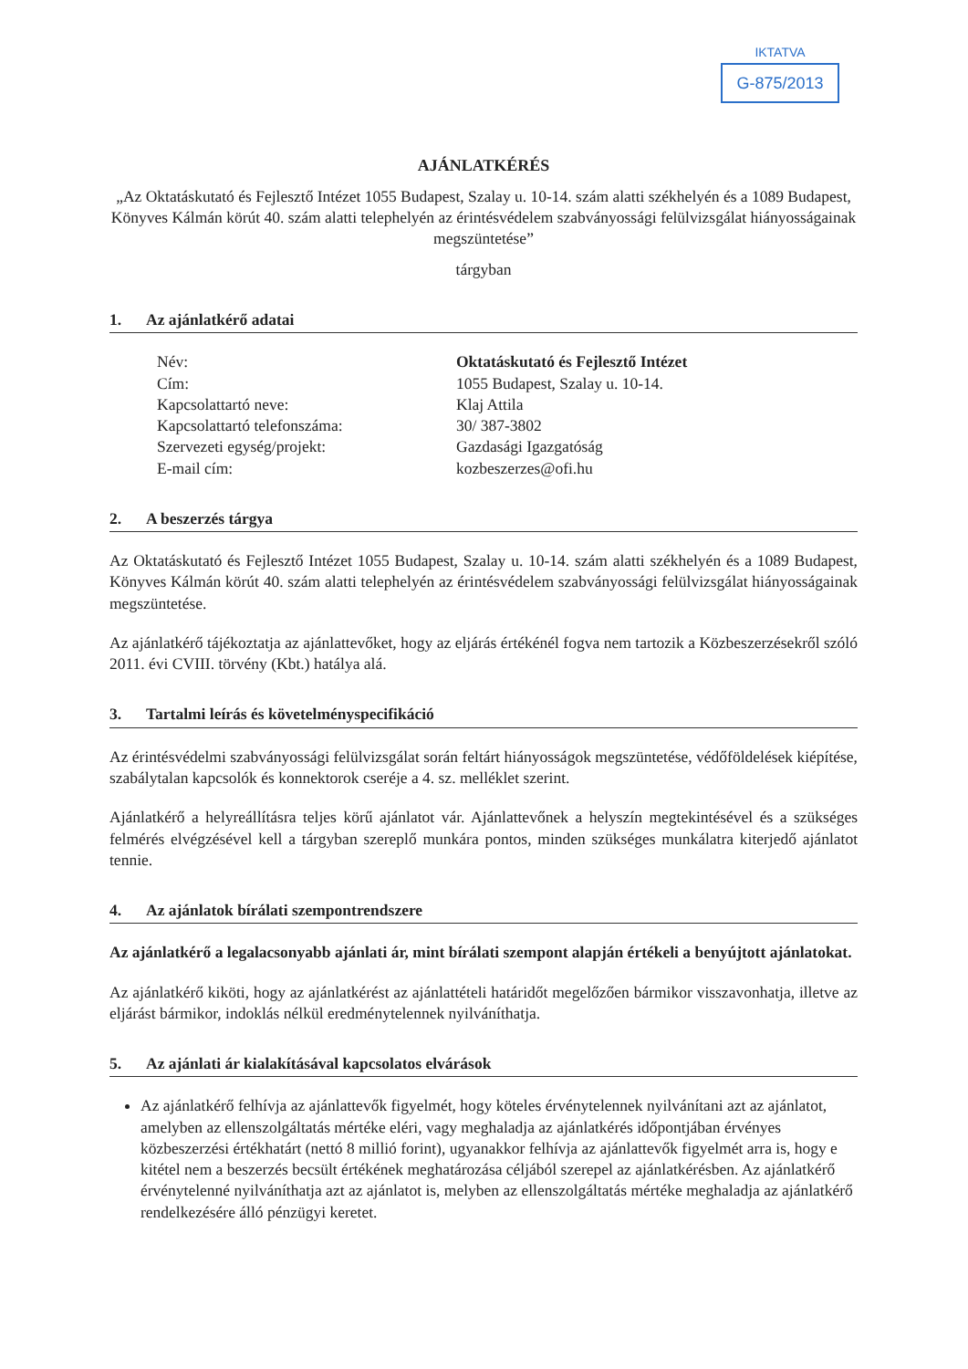IKTATVA
G-875/2013
AJÁNLATKÉRÉS
„Az Oktatáskutató és Fejlesztő Intézet 1055 Budapest, Szalay u. 10-14. szám alatti székhelyén és a 1089 Budapest, Könyves Kálmán körút 40. szám alatti telephelyén az érintésvédelem szabványossági felülvizsgálat hiányosságainak megszüntetése”
tárgyban
1. Az ajánlatkérő adatai
| Név: | Oktatáskutató és Fejlesztő Intézet |
| Cím: | 1055 Budapest, Szalay u. 10-14. |
| Kapcsolattartó neve: | Klaj Attila |
| Kapcsolattartó telefonszáma: | 30/ 387-3802 |
| Szervezeti egység/projekt: | Gazdasági Igazgatóság |
| E-mail cím: | kozbeszerzes@ofi.hu |
2. A beszerzés tárgya
Az Oktatáskutató és Fejlesztő Intézet 1055 Budapest, Szalay u. 10-14. szám alatti székhelyén és a 1089 Budapest, Könyves Kálmán körút 40. szám alatti telephelyén az érintésvédelem szabványossági felülvizsgálat hiányosságainak megszüntetése.
Az ajánlatkérő tájékoztatja az ajánlattevőket, hogy az eljárás értékénél fogva nem tartozik a Közbeszerzésekről szóló 2011. évi CVIII. törvény (Kbt.) hatálya alá.
3. Tartalmi leírás és követelményspecifikáció
Az érintésvédelmi szabványossági felülvizsgálat során feltárt hiányosságok megszüntetése, védőföldelések kiépítése, szabálytalan kapcsolók és konnektorok cseréje a 4. sz. melléklet szerint.
Ajánlatkérő a helyreállításra teljes körű ajánlatot vár. Ajánlattevőnek a helyszín megtekintésével és a szükséges felmérés elvégzésével kell a tárgyban szereplő munkára pontos, minden szükséges munkálatra kiterjedő ajánlatot tennie.
4. Az ajánlatok bírálati szempontrendszere
Az ajánlatkérő a legalacsonyabb ajánlati ár, mint bírálati szempont alapján értékeli a benyújtott ajánlatokat.
Az ajánlatkérő kiköti, hogy az ajánlatkérést az ajánlattételi határidőt megelőzően bármikor visszavonhatja, illetve az eljárást bármikor, indoklás nélkül eredménytelennek nyilváníthatja.
5. Az ajánlati ár kialakításával kapcsolatos elvárások
Az ajánlatkérő felhívja az ajánlattevők figyelmét, hogy köteles érvénytelennek nyilvánítani azt az ajánlatot, amelyben az ellenszolgáltatás mértéke eléri, vagy meghaladja az ajánlatkérés időpontjában érvényes közbeszerzési értékhatárt (nettó 8 millió forint), ugyanakkor felhívja az ajánlattevők figyelmét arra is, hogy e kitétel nem a beszerzés becsült értékének meghatározása céljából szerepel az ajánlatkérésben. Az ajánlatkérő érvénytelenné nyilváníthatja azt az ajánlatot is, melyben az ellenszolgáltatás mértéke meghaladja az ajánlatkérő rendelkezésére álló pénzügyi keretet.